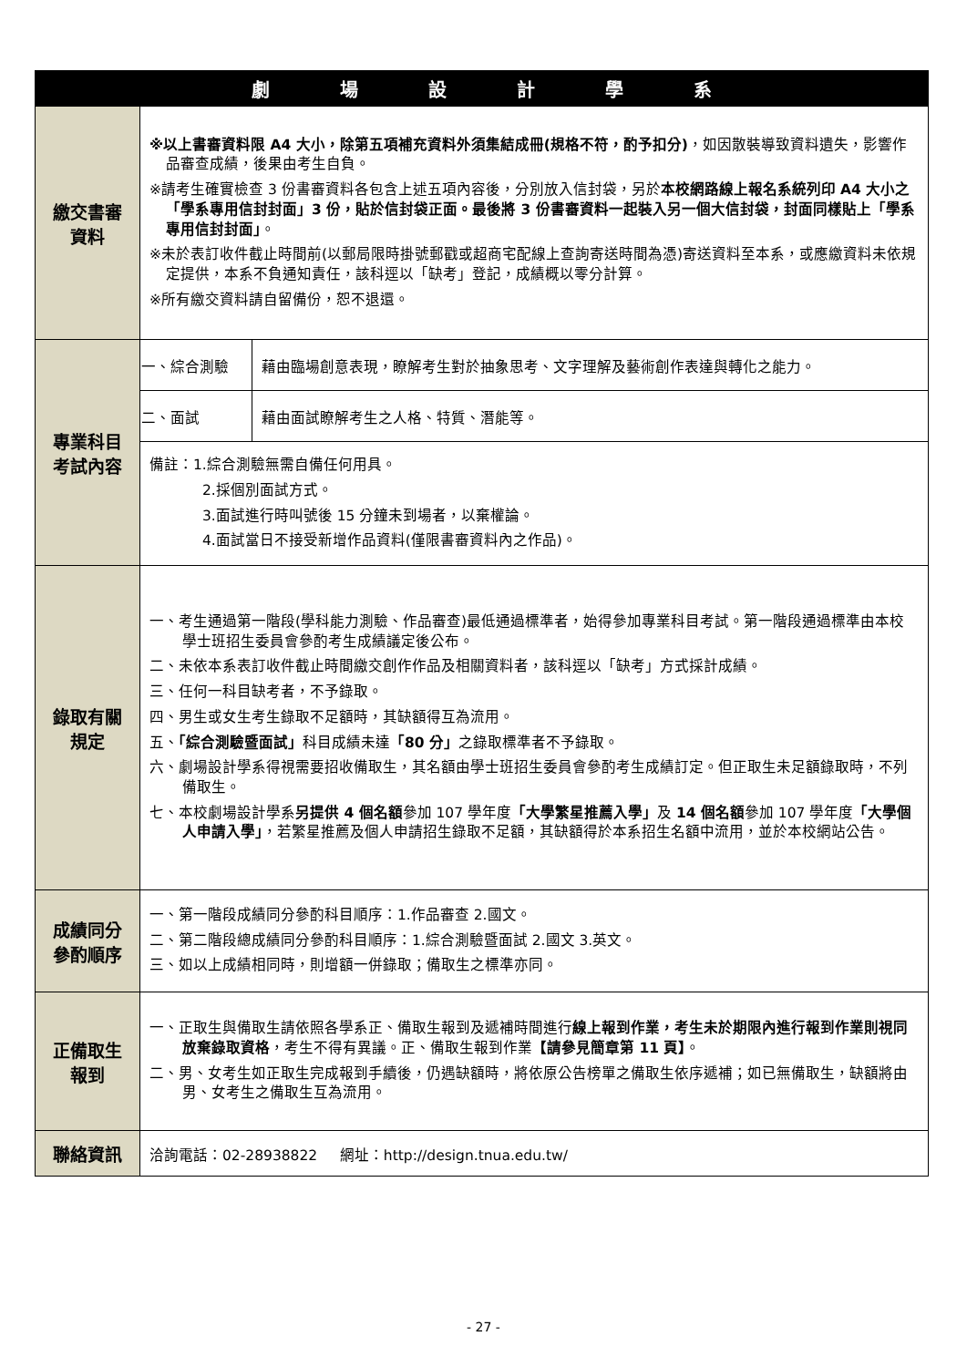| 劇 場 設 計 學 系 | | |
| --- | --- | --- |
| 繳交書審 資料 | ※以上書審資料限 A4 大小，除第五項補充資料外須集結成冊(規格不符，酌予扣分) ，如因散裝導致資料遺失，影響作品審查成績，後果由考生自負。 ※請考生確實檢查 3 份書審資料各包含上述五項內容後，分別放入信封袋，另於 本校網路線上報名系統列印 A4 大小之「學系專用信封封面」3 份，貼於信封袋正面。最後將 3 份書審資料一起裝入另一個大信封袋，封面同樣貼上「學系專用信封封面」 。 ※未於表訂收件截止時間前(以郵局限時掛號郵戳或超商宅配線上查詢寄送時間為憑)寄送資料至本系，或應繳資料未依規定提供，本系不負通知責任，該科逕以「缺考」登記，成績概以零分計算。 ※所有繳交資料請自留備份，恕不退還。 | |
| 專業科目 考試內容 | 一、綜合測驗 | 藉由臨場創意表現，瞭解考生對於抽象思考、文字理解及藝術創作表達與轉化之能力。 |
| | 二、面試 | 藉由面試瞭解考生之人格、特質、潛能等。 |
| | 備註：1.綜合測驗無需自備任何用具。 2.採個別面試方式。 3.面試進行時叫號後 15 分鐘未到場者，以棄權論。 4.面試當日不接受新增作品資料(僅限書審資料內之作品)。 | |
| 錄取有關 規定 | 一、考生通過第一階段(學科能力測驗、作品審查)最低通過標準者，始得參加專業科目考試。第一階段通過標準由本校學士班招生委員會參酌考生成績議定後公布。 二、未依本系表訂收件截止時間繳交創作作品及相關資料者，該科逕以「缺考」方式採計成績。 三、任何一科目缺考者，不予錄取。 四、男生或女生考生錄取不足額時，其缺額得互為流用。 五、 「綜合測驗暨面試」 科目成績未達 「80 分」 之錄取標準者不予錄取。 六、劇場設計學系得視需要招收備取生，其名額由學士班招生委員會參酌考生成績訂定。但正取生未足額錄取時，不列備取生。 七、本校劇場設計學系 另提供 4 個名額 參加 107 學年度 「大學繁星推薦入學」 及 14 個名額 參加 107 學年度 「大學個人申請入學」 ，若繁星推薦及個人申請招生錄取不足額，其缺額得於本系招生名額中流用，並於本校網站公告。 | |
| 成績同分 參酌順序 | 一、第一階段成績同分參酌科目順序：1.作品審查 2.國文。 二、第二階段總成績同分參酌科目順序：1.綜合測驗暨面試 2.國文 3.英文。 三、如以上成績相同時，則增額一併錄取；備取生之標準亦同。 | |
| 正備取生 報到 | 一、正取生與備取生請依照各學系正、備取生報到及遞補時間進行 線上報到作業，考生未於期限內進行報到作業則視同放棄錄取資格 ，考生不得有異議。正、備取生報到作業 【請參見簡章第 11 頁】 。 二、男、女考生如正取生完成報到手續後，仍遇缺額時，將依原公告榜單之備取生依序遞補；如已無備取生，缺額將由男、女考生之備取生互為流用。 | |
| 聯絡資訊 | 洽詢電話：02-28938822 網址：http://design.tnua.edu.tw/ | |
- 27 -